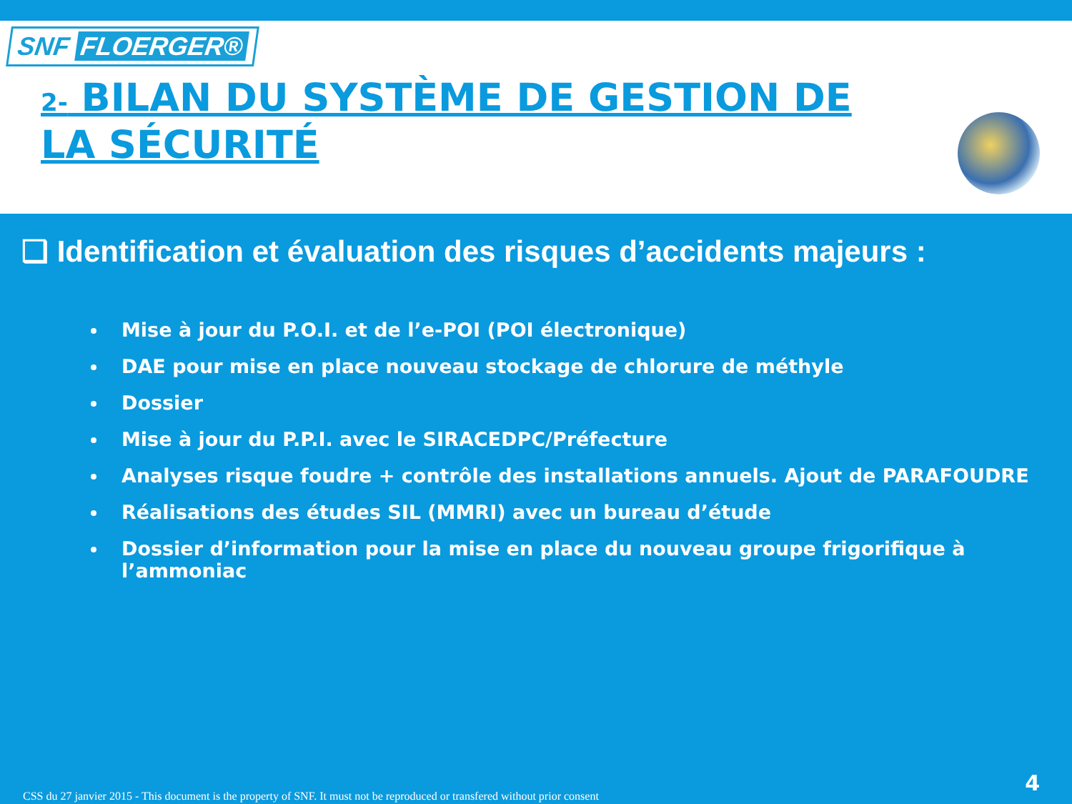SNF FLOERGER®
2- BILAN DU SYSTÈME DE GESTION DE LA SÉCURITÉ
❑ Identification et évaluation des risques d’accidents majeurs :
Mise à jour du P.O.I. et de l’e-POI (POI électronique)
DAE pour mise en place nouveau stockage de chlorure de méthyle
Dossier
Mise à jour du P.P.I. avec le SIRACEDPC/Préfecture
Analyses risque foudre + contrôle des installations annuels. Ajout de PARAFOUDRE
Réalisations des études SIL (MMRI) avec un bureau d’étude
Dossier d’information pour la mise en place du nouveau groupe frigorifique à l’ammoniac
CSS du 27 janvier 2015 - This document is the property of SNF. It must not be reproduced or transfered without prior consent
4